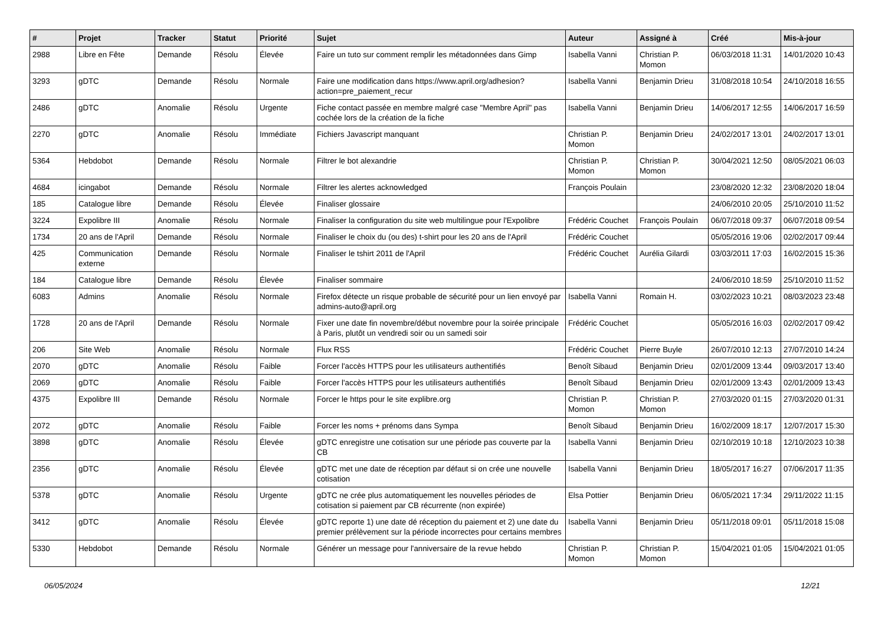| # | Projet | Tracker | Statut | Priorité | Sujet | Auteur | Assigné à | Créé | Mis-à-jour |
| --- | --- | --- | --- | --- | --- | --- | --- | --- | --- |
| 2988 | Libre en Fête | Demande | Résolu | Élevée | Faire un tuto sur comment remplir les métadonnées dans Gimp | Isabella Vanni | Christian P. Momon | 06/03/2018 11:31 | 14/01/2020 10:43 |
| 3293 | gDTC | Demande | Résolu | Normale | Faire une modification dans https://www.april.org/adhesion?action=pre_paiement_recur | Isabella Vanni | Benjamin Drieu | 31/08/2018 10:54 | 24/10/2018 16:55 |
| 2486 | gDTC | Anomalie | Résolu | Urgente | Fiche contact passée en membre malgré case "Membre April" pas cochée lors de la création de la fiche | Isabella Vanni | Benjamin Drieu | 14/06/2017 12:55 | 14/06/2017 16:59 |
| 2270 | gDTC | Anomalie | Résolu | Immédiate | Fichiers Javascript manquant | Christian P. Momon | Benjamin Drieu | 24/02/2017 13:01 | 24/02/2017 13:01 |
| 5364 | Hebdobot | Demande | Résolu | Normale | Filtrer le bot alexandrie | Christian P. Momon | Christian P. Momon | 30/04/2021 12:50 | 08/05/2021 06:03 |
| 4684 | icingabot | Demande | Résolu | Normale | Filtrer les alertes acknowledged | François Poulain | | 23/08/2020 12:32 | 23/08/2020 18:04 |
| 185 | Catalogue libre | Demande | Résolu | Élevée | Finaliser glossaire | | | 24/06/2010 20:05 | 25/10/2010 11:52 |
| 3224 | Expolibre III | Anomalie | Résolu | Normale | Finaliser la configuration du site web multilingue pour l'Expolibre | Frédéric Couchet | François Poulain | 06/07/2018 09:37 | 06/07/2018 09:54 |
| 1734 | 20 ans de l'April | Demande | Résolu | Normale | Finaliser le choix du (ou des) t-shirt pour les 20 ans de l'April | Frédéric Couchet | | 05/05/2016 19:06 | 02/02/2017 09:44 |
| 425 | Communication externe | Demande | Résolu | Normale | Finaliser le tshirt 2011 de l'April | Frédéric Couchet | Aurélia Gilardi | 03/03/2011 17:03 | 16/02/2015 15:36 |
| 184 | Catalogue libre | Demande | Résolu | Élevée | Finaliser sommaire | | | 24/06/2010 18:59 | 25/10/2010 11:52 |
| 6083 | Admins | Anomalie | Résolu | Normale | Firefox détecte un risque probable de sécurité pour un lien envoyé par admins-auto@april.org | Isabella Vanni | Romain H. | 03/02/2023 10:21 | 08/03/2023 23:48 |
| 1728 | 20 ans de l'April | Demande | Résolu | Normale | Fixer une date fin novembre/début novembre pour la soirée principale à Paris, plutôt un vendredi soir ou un samedi soir | Frédéric Couchet | | 05/05/2016 16:03 | 02/02/2017 09:42 |
| 206 | Site Web | Anomalie | Résolu | Normale | Flux RSS | Frédéric Couchet | Pierre Buyle | 26/07/2010 12:13 | 27/07/2010 14:24 |
| 2070 | gDTC | Anomalie | Résolu | Faible | Forcer l'accès HTTPS pour les utilisateurs authentifiés | Benoît Sibaud | Benjamin Drieu | 02/01/2009 13:44 | 09/03/2017 13:40 |
| 2069 | gDTC | Anomalie | Résolu | Faible | Forcer l'accès HTTPS pour les utilisateurs authentifiés | Benoît Sibaud | Benjamin Drieu | 02/01/2009 13:43 | 02/01/2009 13:43 |
| 4375 | Expolibre III | Demande | Résolu | Normale | Forcer le https pour le site explibre.org | Christian P. Momon | Christian P. Momon | 27/03/2020 01:15 | 27/03/2020 01:31 |
| 2072 | gDTC | Anomalie | Résolu | Faible | Forcer les noms + prénoms dans Sympa | Benoît Sibaud | Benjamin Drieu | 16/02/2009 18:17 | 12/07/2017 15:30 |
| 3898 | gDTC | Anomalie | Résolu | Élevée | gDTC enregistre une cotisation sur une période pas couverte par la CB | Isabella Vanni | Benjamin Drieu | 02/10/2019 10:18 | 12/10/2023 10:38 |
| 2356 | gDTC | Anomalie | Résolu | Élevée | gDTC met une date de réception par défaut si on crée une nouvelle cotisation | Isabella Vanni | Benjamin Drieu | 18/05/2017 16:27 | 07/06/2017 11:35 |
| 5378 | gDTC | Anomalie | Résolu | Urgente | gDTC ne crée plus automatiquement les nouvelles périodes de cotisation si paiement par CB récurrente (non expirée) | Elsa Pottier | Benjamin Drieu | 06/05/2021 17:34 | 29/11/2022 11:15 |
| 3412 | gDTC | Anomalie | Résolu | Élevée | gDTC reporte 1) une date dé réception du paiement et 2) une date du premier prélèvement sur la période incorrectes pour certains membres | Isabella Vanni | Benjamin Drieu | 05/11/2018 09:01 | 05/11/2018 15:08 |
| 5330 | Hebdobot | Demande | Résolu | Normale | Générer un message pour l'anniversaire de la revue hebdo | Christian P. Momon | Christian P. Momon | 15/04/2021 01:05 | 15/04/2021 01:05 |
06/05/2024 12/21